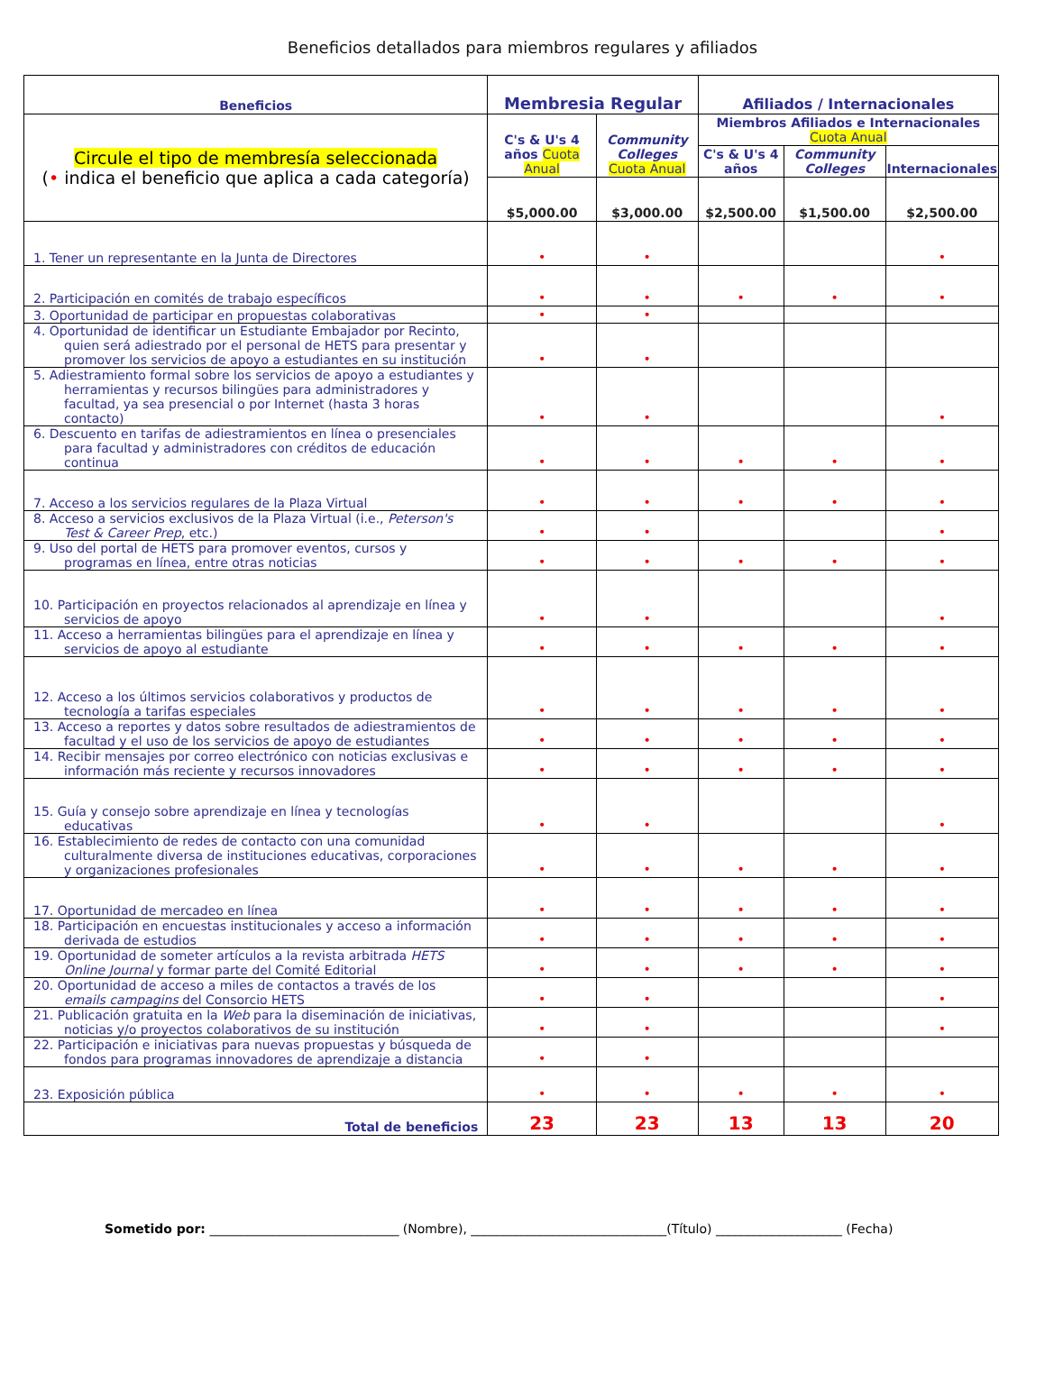Beneficios detallados para miembros regulares y afiliados
| Beneficios | Membresia Regular | | Afiliados / Internacionales | | |
| --- | --- | --- | --- | --- | --- |
| Circule el tipo de membresía seleccionada ( • indica el beneficio que aplica a cada categoría) | C's & U's 4 años Cuota Anual | Community Colleges Cuota Anual | Miembros Afiliados e Internacionales Cuota Anual | | |
| | | | C's & U's 4 años | Community Colleges | Internacionales |
| | $5,000.00 | $3,000.00 | $2,500.00 | $1,500.00 | $2,500.00 |
| 1. Tener un representante en la Junta de Directores | • | • | | | • |
| 2. Participación en comités de trabajo específicos | • | • | • | • | • |
| 3. Oportunidad de participar en propuestas colaborativas | • | • | | | |
| 4. Oportunidad de identificar un Estudiante Embajador por Recinto, quien será adiestrado por el personal de HETS para presentar y promover los servicios de apoyo a estudiantes en su institución | • | • | | | |
| 5. Adiestramiento formal sobre los servicios de apoyo a estudiantes y herramientas y recursos bilingües para administradores y facultad, ya sea presencial o por Internet (hasta 3 horas contacto) | • | • | | | • |
| 6. Descuento en tarifas de adiestramientos en línea o presenciales para facultad y administradores con créditos de educación continua | • | • | • | • | • |
| 7. Acceso a los servicios regulares de la Plaza Virtual | • | • | • | • | • |
| 8. Acceso a servicios exclusivos de la Plaza Virtual (i.e., Peterson's Test & Career Prep , etc.) | • | • | | | • |
| 9. Uso del portal de HETS para promover eventos, cursos y programas en línea, entre otras noticias | • | • | • | • | • |
| 10. Participación en proyectos relacionados al aprendizaje en línea y servicios de apoyo | • | • | | | • |
| 11. Acceso a herramientas bilingües para el aprendizaje en línea y servicios de apoyo al estudiante | • | • | • | • | • |
| 12. Acceso a los últimos servicios colaborativos y productos de tecnología a tarifas especiales | • | • | • | • | • |
| 13. Acceso a reportes y datos sobre resultados de adiestramientos de facultad y el uso de los servicios de apoyo de estudiantes | • | • | • | • | • |
| 14. Recibir mensajes por correo electrónico con noticias exclusivas e información más reciente y recursos innovadores | • | • | • | • | • |
| 15. Guía y consejo sobre aprendizaje en línea y tecnologías educativas | • | • | | | • |
| 16. Establecimiento de redes de contacto con una comunidad culturalmente diversa de instituciones educativas, corporaciones y organizaciones profesionales | • | • | • | • | • |
| 17. Oportunidad de mercadeo en línea | • | • | • | • | • |
| 18. Participación en encuestas institucionales y acceso a información derivada de estudios | • | • | • | • | • |
| 19. Oportunidad de someter artículos a la revista arbitrada HETS Online Journal y formar parte del Comité Editorial | • | • | • | • | • |
| 20. Oportunidad de acceso a miles de contactos a través de los emails campagins del Consorcio HETS | • | • | | | • |
| 21. Publicación gratuita en la Web para la diseminación de iniciativas, noticias y/o proyectos colaborativos de su institución | • | • | | | • |
| 22. Participación e iniciativas para nuevas propuestas y búsqueda de fondos para programas innovadores de aprendizaje a distancia | • | • | | | |
| 23. Exposición pública | • | • | • | • | • |
| Total de beneficios | 23 | 23 | 13 | 13 | 20 |
Sometido por: ______________________________ (Nombre), _______________________________(Título) ____________________ (Fecha)